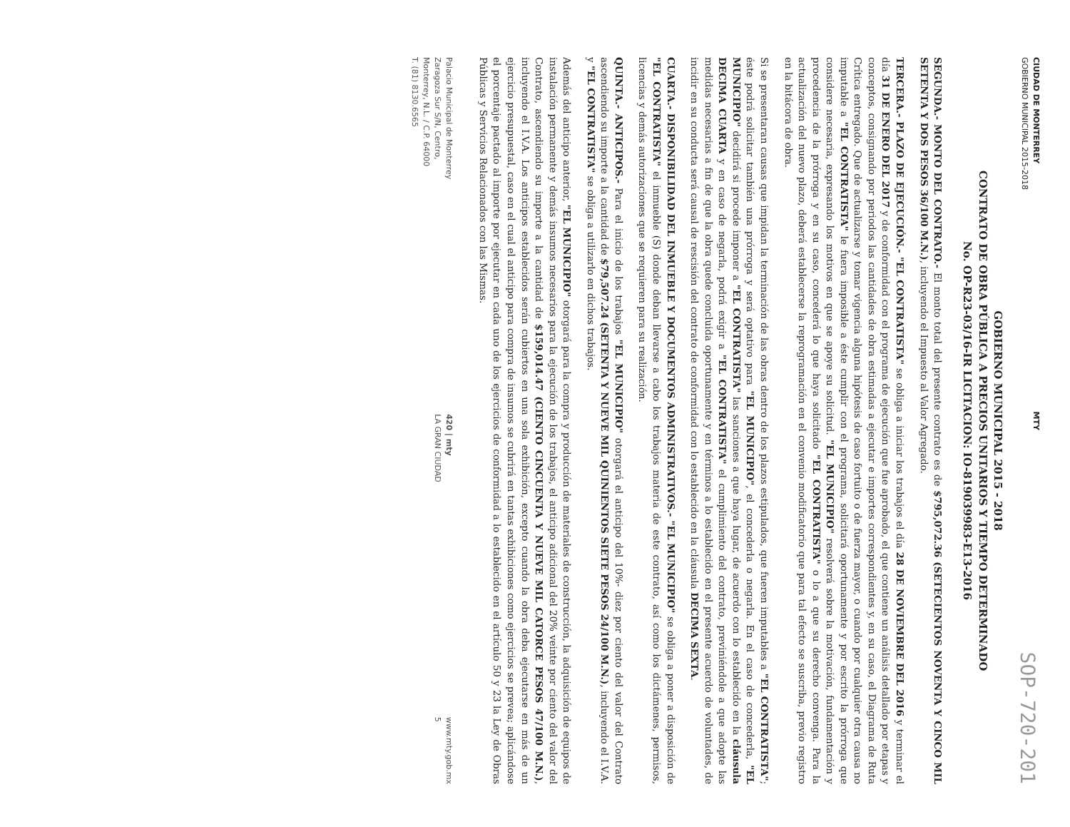CIUDAD DE MONTERREY
GOBIERNO MUNICIPAL 2015-2018
MTY
SOP-720-201
GOBIERNO MUNICIPAL 2015 - 2018
CONTRATO DE OBRA PÚBLICA A PRECIOS UNITARIOS Y TIEMPO DETERMINADO
No. OP-R23-03/16-IR LICITACION: IO-819039983-E13-2016
SEGUNDA.- MONTO DEL CONTRATO.- El monto total del presente contrato es de $795,072.36 (SETECIENTOS NOVENTA Y CINCO MIL SETENTA Y DOS PESOS 36/100 M.N.), incluyendo el Impuesto al Valor Agregado.
TERCERA.- PLAZO DE EJECUCIÓN.- "EL CONTRATISTA" se obliga a iniciar los trabajos el día 28 DE NOVIEMBRE DEL 2016 y terminar el día 31 DE ENERO DEL 2017 y de conformidad con el programa de ejecución que fue aprobado, el que contiene un análisis detallado por etapas y conceptos, consignando por periodos las cantidades de obra estimadas a ejecutar e importes correspondientes y, en su caso, el Diagrama de Ruta Crítica entregado. Que de actualizarse y tomar vigencia alguna hipótesis de caso fortuito o de fuerza mayor, o cuando por cualquier otra causa no imputable a "EL CONTRATISTA" le fuera imposible a éste cumplir con el programa, solicitará oportunamente y por escrito la prórroga que considere necesaria, expresando los motivos en que se apoye su solicitud. "EL MUNICIPIO" resolverá sobre la motivación, fundamentación y procedencia de la prórroga y en su caso, concederá lo que haya solicitado "EL CONTRATISTA" o lo a que su derecho convenga. Para la actualización del nuevo plazo, deberá establecerse la reprogramación en el convenio modificatorio que para tal efecto se suscriba, previo registro en la bitácora de obra.
Si se presentaran causas que impidan la terminación de las obras dentro de los plazos estipulados, que fueren imputables a "EL CONTRATISTA"; éste podrá solicitar también una prórroga y será optativo para "EL MUNICIPIO", el concederla o negarla. En el caso de concederla, "EL MUNICIPIO" decidirá si procede imponer a "EL CONTRATISTA" las sanciones a que haya lugar, de acuerdo con lo establecido en la cláusula DECIMA CUARTA y en caso de negarla, podrá exigir a "EL CONTRATISTA" el cumplimiento del contrato, previniéndole a que adopte las medidas necesarias a fin de que la obra quede concluida oportunamente y en términos a lo establecido en el presente acuerdo de voluntades, de incidir en su conducta será causal de rescisión del contrato de conformidad con lo establecido en la cláusula DECIMA SEXTA.
CUARTA.- DISPONIBILIDAD DEL INMUEBLE Y DOCUMENTOS ADMINISTRATIVOS.- "EL MUNICIPIO" se obliga a poner a disposición de "EL CONTRATISTA" el inmueble (S) donde deban llevarse a cabo los trabajos materia de este contrato, así como los dictámenes, permisos, licencias y demás autorizaciones que se requieren para su realización.
QUINTA.- ANTICIPOS.- Para el inicio de los trabajos "EL MUNICIPIO" otorgará el anticipo del 10%- diez por ciento del valor del Contrato ascendiendo su importe a la cantidad de $79,507.24 (SETENTA Y NUEVE MIL QUINIENTOS SIETE PESOS 24/100 M.N.), incluyendo el I.V.A. y "EL CONTRATISTA" se obliga a utilizarlo en dichos trabajos.
Además del anticipo anterior, "EL MUNICIPIO" otorgará para la compra y producción de materiales de construcción, la adquisición de equipos de instalación permanente y demás insumos necesarios para la ejecución de los trabajos, el anticipo adicional del 20% veinte por ciento del valor del Contrato, ascendiendo su importe a la cantidad de $159,014.47 (CIENTO CINCUENTA Y NUEVE MIL CATORCE PESOS 47/100 M.N.), incluyendo el I.V.A. Los anticipos establecidos serán cubiertos en una sola exhibición, excepto cuando la obra deba ejecutarse en más de un ejercicio presupuestal, caso en el cual el anticipo para compra de insumos se cubrirá en tantas exhibiciones como ejercicios se prevea; aplicándose el porcentaje pactado al importe por ejecutar en cada uno de los ejercicios de conformidad a lo establecido en el artículo 50 y 23 la Ley de Obras Públicas y Servicios Relacionados con las Mismas.
Palacio Municipal de Monterrey
Zaragoza Sur S/N, Centro,
Monterrey, N.L. / C.P. 64000
T. (81) 8130.6565
420 | mty
LA GRAN CIUDAD
www.mty.gob.mx
5